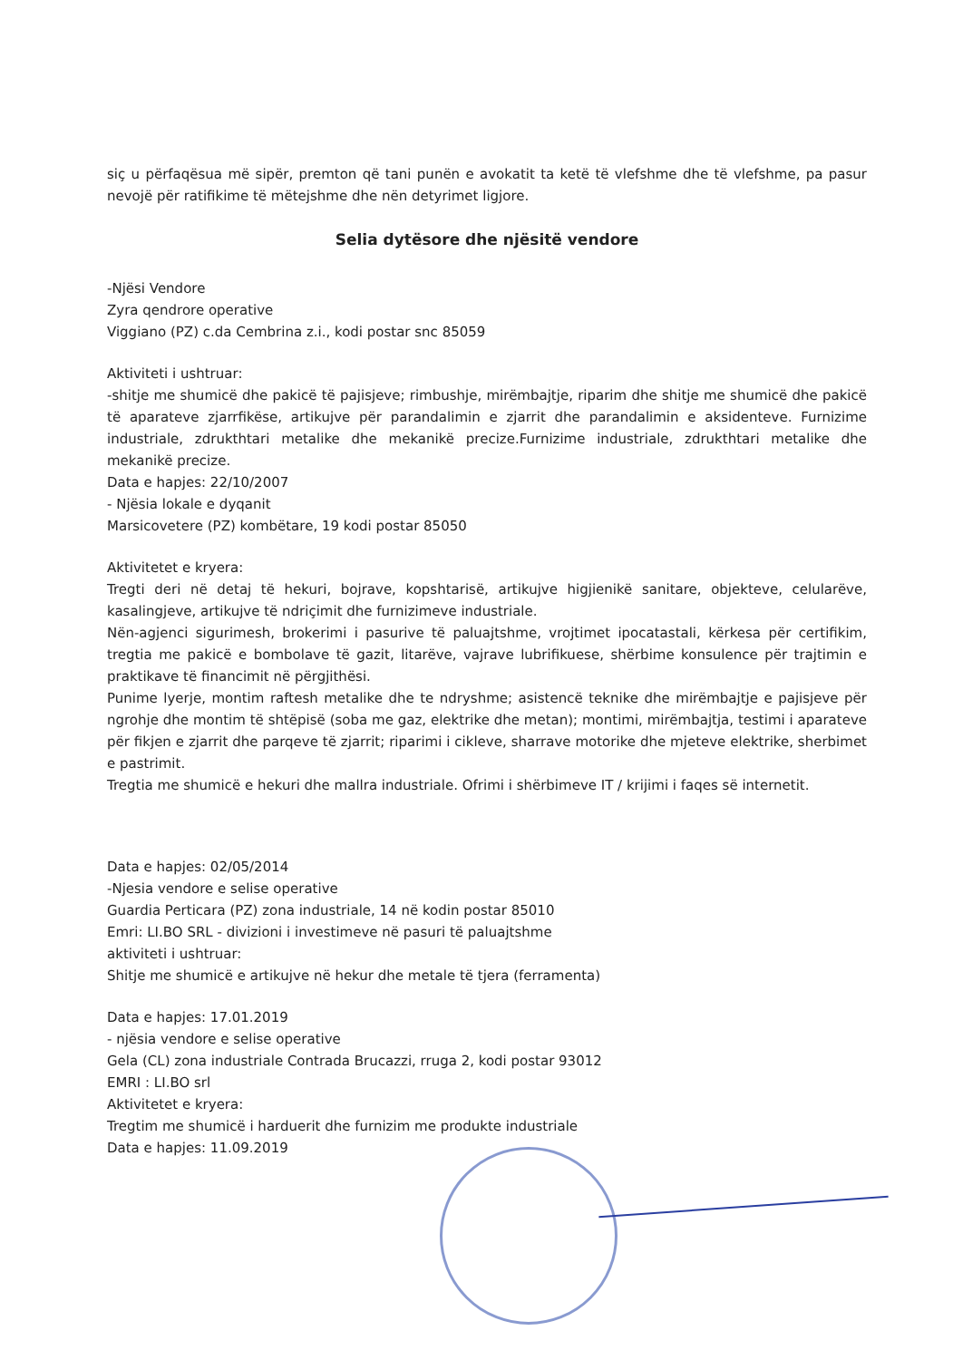siç u përfaqësua më sipër, premton që tani punën e avokatit ta ketë të vlefshme dhe të vlefshme, pa pasur nevojë për ratifikime të mëtejshme dhe nën detyrimet ligjore.
Selia dytësore dhe njësitë vendore
-Njësi Vendore
Zyra qendrore operative
Viggiano (PZ) c.da Cembrina z.i., kodi postar snc 85059
Aktiviteti i ushtruar:
-shitje me shumicë dhe pakicë të pajisjeve; rimbushje, mirëmbajtje, riparim dhe shitje me shumicë dhe pakicë të aparateve zjarrfikëse, artikujve për parandalimin e zjarrit dhe parandalimin e aksidenteve. Furnizime industriale, zdrukthtari metalike dhe mekanikë precize.Furnizime industriale, zdrukthtari metalike dhe mekanikë precize.
Data e hapjes: 22/10/2007
- Njësia lokale e dyqanit
Marsicovetere (PZ) kombëtare, 19 kodi postar 85050
Aktivitetet e kryera:
Tregti deri në detaj të hekuri, bojrave, kopshtarisë, artikujve higjienikë sanitare, objekteve, celularëve, kasalingjeve, artikujve të ndriçimit dhe furnizimeve industriale.
Nën-agjenci sigurimesh, brokerimi i pasurive të paluajtshme, vrojtimet ipocatastali, kërkesa për certifikim, tregtia me pakicë e bombolave të gazit, litarëve, vajrave lubrifikuese, shërbime konsulence për trajtimin e praktikave të financimit në përgjithësi.
Punime lyerje, montim raftesh metalike dhe te ndryshme; asistencë teknike dhe mirëmbajtje e pajisjeve për ngrohje dhe montim të shtëpisë (soba me gaz, elektrike dhe metan); montimi, mirëmbajtja, testimi i aparateve për fikjen e zjarrit dhe parqeve të zjarrit; riparimi i cikleve, sharrave motorike dhe mjeteve elektrike, sherbimet e pastrimit.
Tregtia me shumicë e hekuri dhe mallra industriale. Ofrimi i shërbimeve IT / krijimi i faqes së internetit.
Data e hapjes: 02/05/2014
-Njesia vendore e selise operative
Guardia Perticara (PZ) zona industriale, 14 në kodin postar 85010
Emri: LI.BO SRL - divizioni i investimeve në pasuri të paluajtshme
aktiviteti i ushtruar:
Shitje me shumicë e artikujve në hekur dhe metale të tjera (ferramenta)
Data e hapjes: 17.01.2019
- njësia vendore e selise operative
Gela (CL) zona industriale Contrada Brucazzi, rruga 2, kodi postar 93012
EMRI : LI.BO srl
Aktivitetet e kryera:
Tregtim me shumicë i harduerit dhe furnizim me produkte industriale
Data e hapjes: 11.09.2019